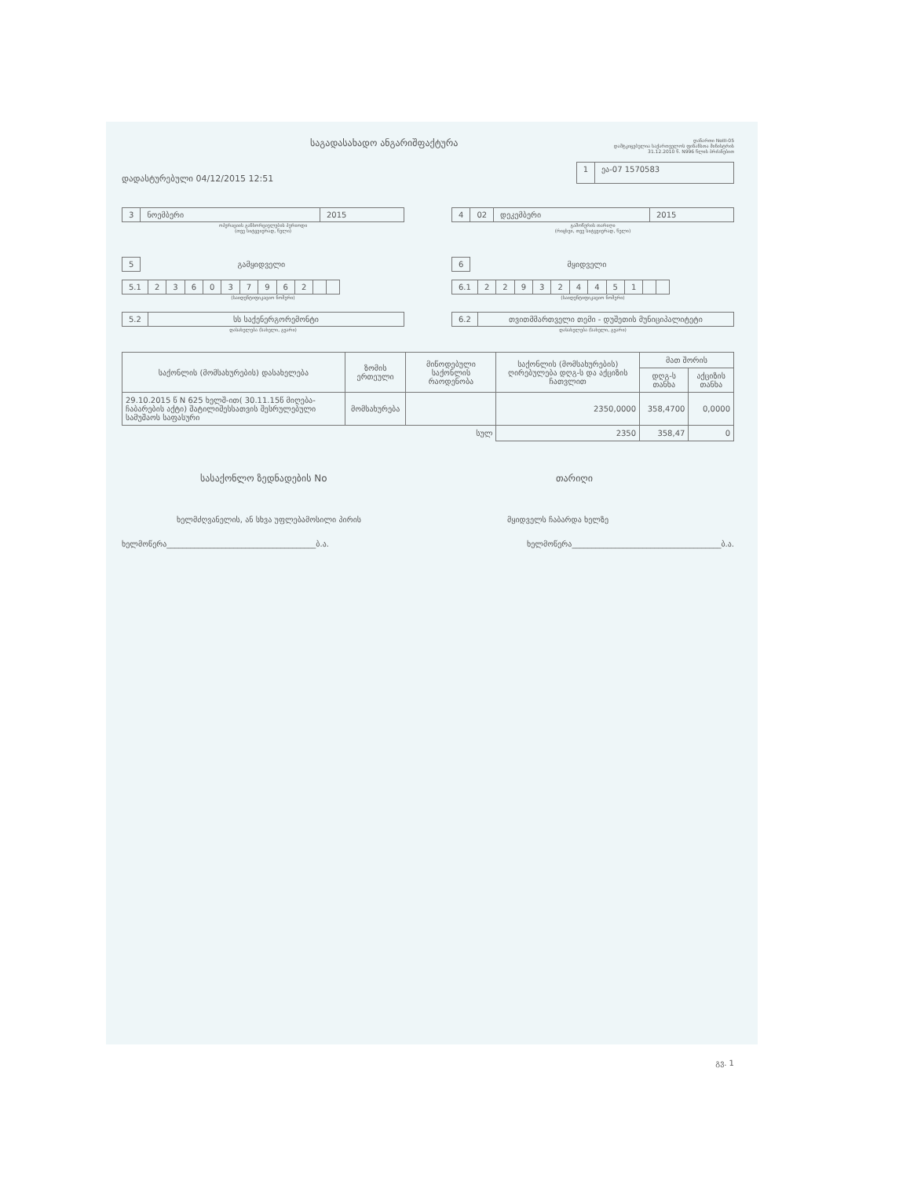საგადასახადო ანგარიშფაქტურა
დანართი NoIII-05
დამტკიცებულია საქართველოს ფინანსთა მინისტრის
31.12.2010 წ. N996 წლის ბრძანებით
დადასტურებული 04/12/2015 12:51
1 ეა-07 1570583
3 ნოემბერი 2015
ოპერაციის განხორციელების პერიოდი
(თვე სიტყვიერად, წელი)
4 02 დეკემბერი 2015
გამოწერის თარიღი
(რიცხვი, თვე სიტყვიერად, წელი)
5 გამყიდველი
5.1 236037962
(საიდენტიფიკაციო ნომერი)
5.2 სს საქენერგორემონტი
დასახელება (სახელი, გვარი)
6 მყიდველი
6.1 229324451
(საიდენტიფიკაციო ნომერი)
6.2 თვითმმართველი თემი - დუშეთის მუნიციპალიტეტი
დასახელება (სახელი, გვარი)
| საქონლის (მომსახურების) დასახელება | ზომის ერთეული | მიწოდებული საქონლის რაოდენობა | საქონლის (მომსახურების) ღირებულება დღგ-ს და აქციზის ჩათვლით | მათ შორის | |
| --- | --- | --- | --- | --- | --- |
| | | | | დღგ-ს თანხა | აქციზის თანხა |
| 29.10.2015 წ N 625 ხელშ-ით( 30.11.15წ მიღება-ჩაბარების აქტი) შატილიშესსათვის შესრულებული სამუშაოს საფასური | მომსახურება | | 2350,0000 | 358,4700 | 0,0000 |
| სულ | | | 2350 | 358,47 | 0 |
სასაქონლო ზედნადების No თარიღი
ხელმძღვანელის, ან სხვა უფლებამოსილი პირის მყიდველს ჩაბარდა ხელზე
ხელმოწერა______________________________________ბ.ა. ხელმოწერა______________________________________ბ.ა.
გვ. 1